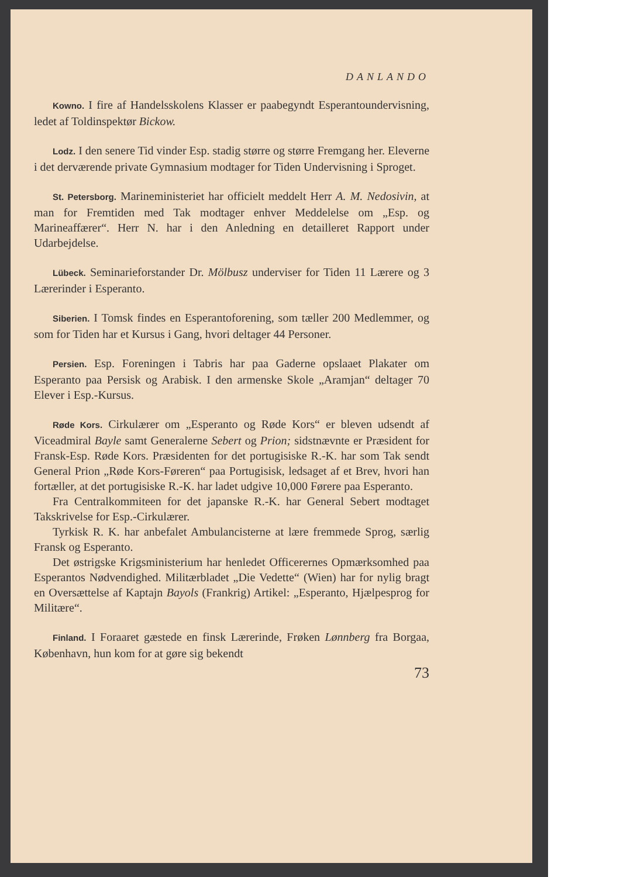DANLANDO
Kowno. I fire af Handelsskolens Klasser er paabegyndt Esperantoundervisning, ledet af Toldinspektør Bickow.
Lodz. I den senere Tid vinder Esp. stadig større og større Fremgang her. Eleverne i det derværende private Gymnasium modtager for Tiden Undervisning i Sproget.
St. Petersborg. Marineministeriet har officielt meddelt Herr A. M. Nedosivin, at man for Fremtiden med Tak modtager enhver Meddelelse om „Esp. og Marineaffærer“. Herr N. har i den Anledning en detailleret Rapport under Udarbejdelse.
Lübeck. Seminarieforstander Dr. Mölbusz underviser for Tiden 11 Lærere og 3 Lærerinder i Esperanto.
Siberien. I Tomsk findes en Esperantoforening, som tæller 200 Medlemmer, og som for Tiden har et Kursus i Gang, hvori deltager 44 Personer.
Persien. Esp. Foreningen i Tabris har paa Gaderne opslaaet Plakater om Esperanto paa Persisk og Arabisk. I den armenske Skole „Aramjan“ deltager 70 Elever i Esp.-Kursus.
Røde Kors. Cirkulærer om „Esperanto og Røde Kors“ er bleven udsendt af Viceadmiral Bayle samt Generalerne Sebert og Prion; sidstnævnte er Præsident for Fransk-Esp. Røde Kors. Præsidenten for det portugisiske R.-K. har som Tak sendt General Prion „Røde Kors-Føreren“ paa Portugisisk, ledsaget af et Brev, hvori han fortæller, at det portugisiske R.-K. har ladet udgive 10,000 Førere paa Esperanto.
Fra Centralkommiteen for det japanske R.-K. har General Sebert modtaget Takskrivelse for Esp.-Cirkulærer.
Tyrkisk R. K. har anbefalet Ambulancisterne at lære fremmede Sprog, særlig Fransk og Esperanto.
Det østrigske Krigsministerium har henledet Officerernes Opmærksomhed paa Esperantos Nødvendighed. Militærbladet „Die Vedette“ (Wien) har for nylig bragt en Oversættelse af Kaptajn Bayols (Frankrig) Artikel: „Esperanto, Hjælpesprog for Militære“.
Finland. I Foraaret gæstede en finsk Lærerinde, Frøken Lønnberg fra Borgaa, København, hun kom for at gøre sig bekendt
73